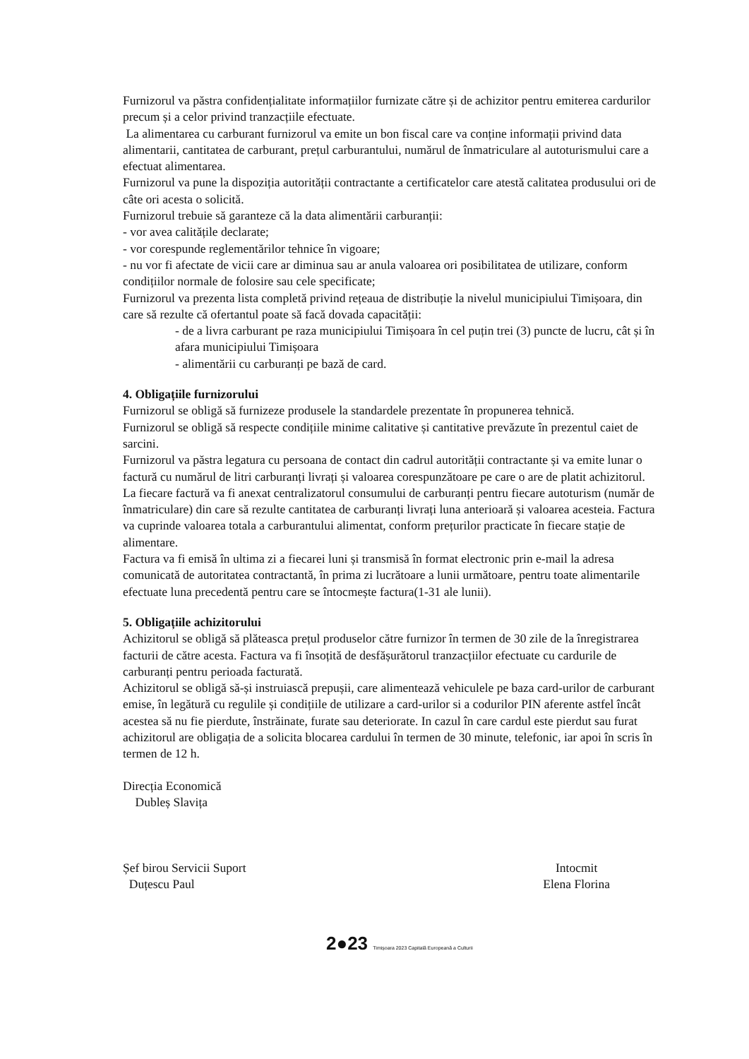Furnizorul va păstra confidențialitate informațiilor furnizate către și de achizitor pentru emiterea cardurilor precum și a celor privind tranzacțiile efectuate.
La alimentarea cu carburant furnizorul va emite un bon fiscal care va conține informații privind data alimentarii, cantitatea de carburant, prețul carburantului, numărul de înmatriculare al autoturismului care a efectuat alimentarea.
Furnizorul va pune la dispoziția autorității contractante a certificatelor care atestă calitatea produsului ori de câte ori acesta o solicită.
Furnizorul trebuie să garanteze că la data alimentării carburanții:
- vor avea calitățile declarate;
- vor corespunde reglementărilor tehnice în vigoare;
- nu vor fi afectate de vicii care ar diminua sau ar anula valoarea ori posibilitatea de utilizare, conform condițiilor normale de folosire sau cele specificate;
Furnizorul va prezenta lista completă privind rețeaua de distribuție la nivelul municipiului Timișoara, din care să rezulte că ofertantul poate să facă dovada capacității:
- de a livra carburant pe raza municipiului Timișoara în cel puțin trei (3) puncte de lucru, cât și în afara municipiului Timișoara
- alimentării cu carburanți pe bază de card.
4. Obligațiile furnizorului
Furnizorul se obligă să furnizeze produsele la standardele prezentate în propunerea tehnică.
Furnizorul se obligă să respecte condițiile minime calitative și cantitative prevăzute în prezentul caiet de sarcini.
Furnizorul va păstra legatura cu persoana de contact din cadrul autorității contractante și va emite lunar o factură cu numărul de litri carburanți livrați și valoarea corespunzătoare pe care o are de platit achizitorul.
La fiecare factură va fi anexat centralizatorul consumului de carburanți pentru fiecare autoturism (număr de înmatriculare) din care să rezulte cantitatea de carburanți livrați luna anterioară și valoarea acesteia. Factura va cuprinde valoarea totala a carburantului alimentat, conform prețurilor practicate în fiecare stație de alimentare.
Factura va fi emisă în ultima zi a fiecarei luni și transmisă în format electronic prin e-mail la adresa comunicată de autoritatea contractantă, în prima zi lucrătoare a lunii următoare, pentru toate alimentarile efectuate luna precedentă pentru care se întocmește factura(1-31 ale lunii).
5. Obligațiile achizitorului
Achizitorul se obligă să plăteasca prețul produselor către furnizor în termen de 30 zile de la înregistrarea facturii de către acesta. Factura va fi însoțită de desfășurătorul tranzacțiilor efectuate cu cardurile de carburanți pentru perioada facturată.
Achizitorul se obligă să-și instruiască prepușii, care alimentează vehiculele pe baza card-urilor de carburant emise, în legătură cu regulile și condițiile de utilizare a card-urilor si a codurilor PIN aferente astfel încât acestea să nu fie pierdute, înstrăinate, furate sau deteriorate. In cazul în care cardul este pierdut sau furat achizitorul are obligația de a solicita blocarea cardului în termen de 30 minute, telefonic, iar apoi în scris în termen de 12 h.
Direcția Economică
Dubleș Slavița
Șef birou Servicii Suport
Duțescu Paul
Intocmit
Elena Florina
2●23 Timișoara 2023 Capitală Europeană a Culturii